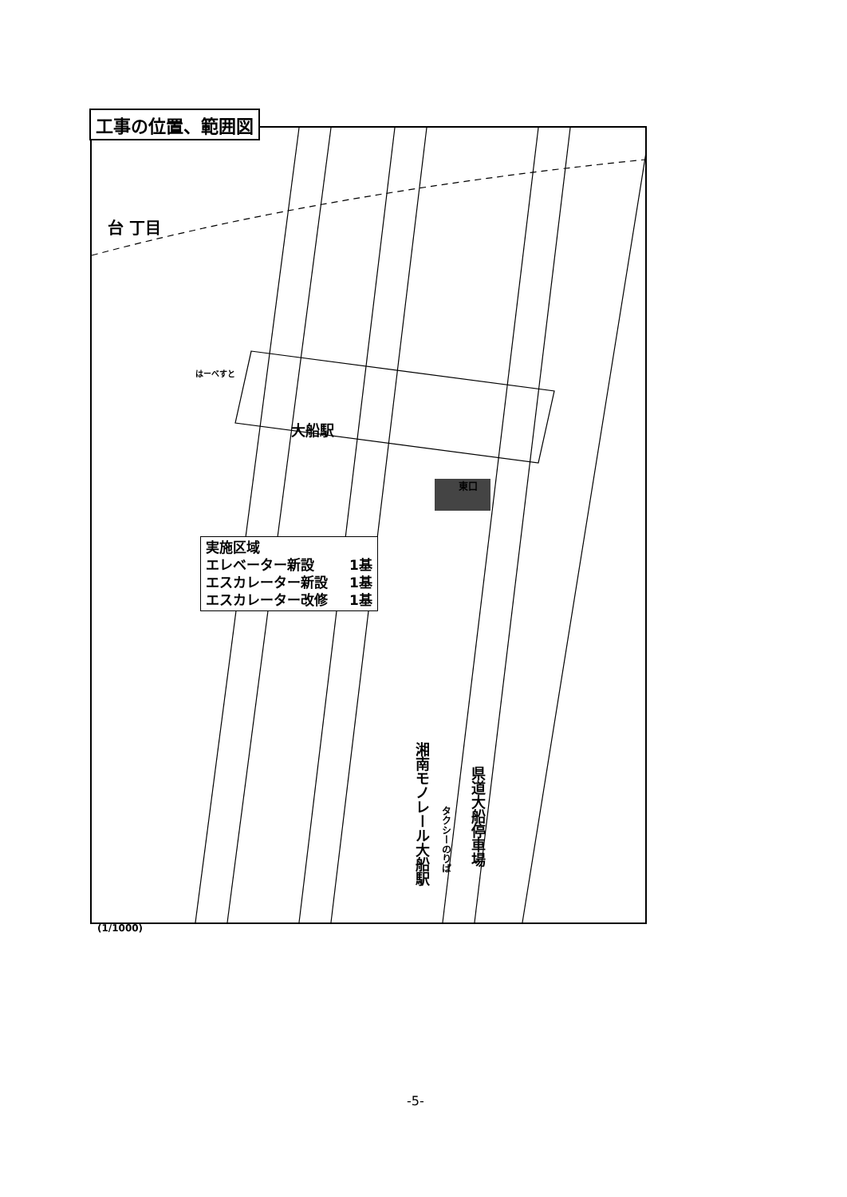工事の位置、範囲図
台 丁目
大船駅
はーべすと
東口
湘南モノレール大船駅
県道大船停車場
タクシーのりば
実施区域
エレベーター新設 1基
エスカレーター新設 1基
エスカレーター改修 1基
(1/1000)
-5-